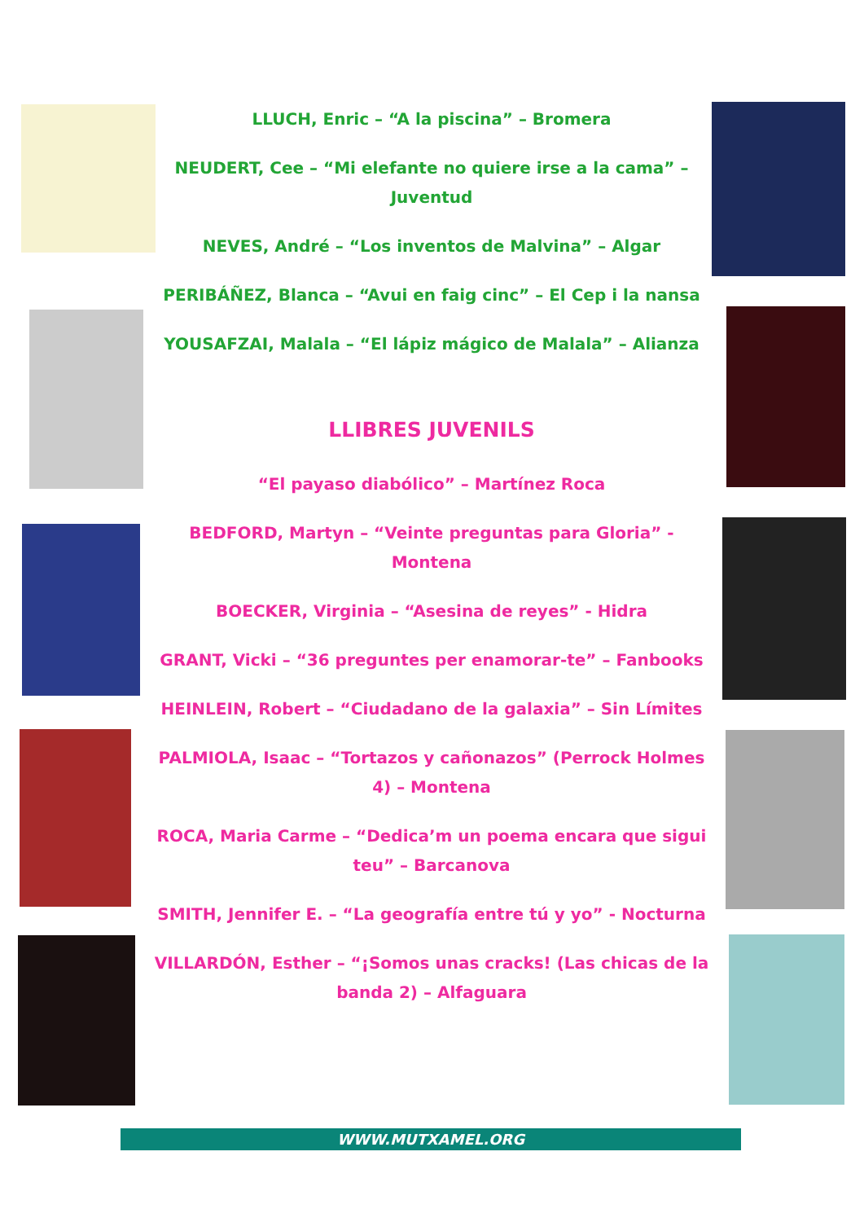LLUCH, Enric – “A la piscina” – Bromera
NEUDERT, Cee – “Mi elefante no quiere irse a la cama” – Juventud
NEVES, André – “Los inventos de Malvina” – Algar
PERIBÁÑEZ, Blanca – “Avui en faig cinc” – El Cep i la nansa
YOUSAFZAI, Malala – “El lápiz mágico de Malala” – Alianza
LLIBRES JUVENILS
“El payaso diabólico” – Martínez Roca
BEDFORD, Martyn – “Veinte preguntas para Gloria” - Montena
BOECKER, Virginia – “Asesina de reyes” - Hidra
GRANT, Vicki – “36 preguntes per enamorar-te” – Fanbooks
HEINLEIN, Robert – “Ciudadano de la galaxia” – Sin Límites
PALMIOLA, Isaac – “Tortazos y cañonazos” (Perrock Holmes 4) – Montena
ROCA, Maria Carme – “Dedica’m un poema encara que sigui teu” – Barcanova
SMITH, Jennifer E. – “La geografía entre tú y yo” - Nocturna
VILLARDÓN, Esther – “¡Somos unas cracks! (Las chicas de la banda 2) – Alfaguara
WWW.MUTXAMEL.ORG